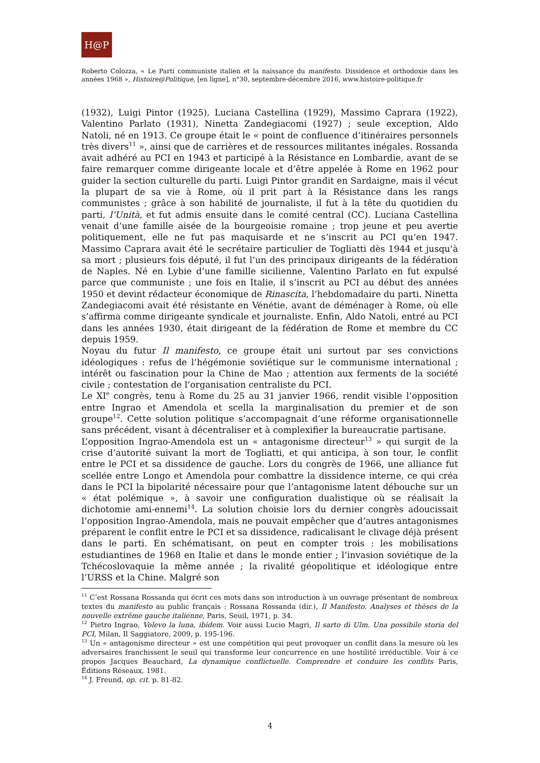H@P
Roberto Colozza, « Le Parti communiste italien et la naissance du manifesto. Dissidence et orthodoxie dans les années 1968 », Histoire@Politique, [en ligne], n°30, septembre-décembre 2016, www.histoire-politique.fr
(1932), Luigi Pintor (1925), Luciana Castellina (1929), Massimo Caprara (1922), Valentino Parlato (1931), Ninetta Zandegiacomi (1927) ; seule exception, Aldo Natoli, né en 1913. Ce groupe était le « point de confluence d’itinéraires personnels très divers<sup>11</sup> », ainsi que de carrières et de ressources militantes inégales. Rossanda avait adhéré au PCI en 1943 et participé à la Résistance en Lombardie, avant de se faire remarquer comme dirigeante locale et d’être appelée à Rome en 1962 pour guider la section culturelle du parti. Luigi Pintor grandit en Sardaigne, mais il vécut la plupart de sa vie à Rome, où il prit part à la Résistance dans les rangs communistes ; grâce à son habilité de journaliste, il fut à la tête du quotidien du parti, l’Unità, et fut admis ensuite dans le comité central (CC). Luciana Castellina venait d’une famille aisée de la bourgeoisie romaine ; trop jeune et peu avertie politiquement, elle ne fut pas maquisarde et ne s’inscrit au PCI qu’en 1947. Massimo Caprara avait été le secrétaire particulier de Togliatti dès 1944 et jusqu’à sa mort ; plusieurs fois député, il fut l’un des principaux dirigeants de la fédération de Naples. Né en Lybie d’une famille sicilienne, Valentino Parlato en fut expulsé parce que communiste ; une fois en Italie, il s’inscrit au PCI au début des années 1950 et devint rédacteur économique de Rinascita, l’hebdomadaire du parti. Ninetta Zandegiacomi avait été résistante en Vénétie, avant de déménager à Rome, où elle s’affirma comme dirigeante syndicale et journaliste. Enfin, Aldo Natoli, entré au PCI dans les années 1930, était dirigeant de la fédération de Rome et membre du CC depuis 1959.
Noyau du futur Il manifesto, ce groupe était uni surtout par ses convictions idéologiques : refus de l’hégémonie soviétique sur le communisme international ; intérêt ou fascination pour la Chine de Mao ; attention aux ferments de la société civile ; contestation de l’organisation centraliste du PCI.
Le XI<sup>e</sup> congrès, tenu à Rome du 25 au 31 janvier 1966, rendit visible l’opposition entre Ingrao et Amendola et scella la marginalisation du premier et de son groupe<sup>12</sup>. Cette solution politique s’accompagnait d’une réforme organisationnelle sans précédent, visant à décentraliser et à complexifier la bureaucratie partisane.
L’opposition Ingrao-Amendola est un « antagonisme directeur<sup>13</sup> » qui surgit de la crise d’autorité suivant la mort de Togliatti, et qui anticipa, à son tour, le conflit entre le PCI et sa dissidence de gauche. Lors du congrès de 1966, une alliance fut scellée entre Longo et Amendola pour combattre la dissidence interne, ce qui créa dans le PCI la bipolarité nécessaire pour que l’antagonisme latent débouche sur un « état polémique », à savoir une configuration dualistique où se réalisait la dichotomie ami-ennemi<sup>14</sup>. La solution choisie lors du dernier congrès adoucissait l’opposition Ingrao-Amendola, mais ne pouvait empêcher que d’autres antagonismes préparent le conflit entre le PCI et sa dissidence, radicalisant le clivage déjà présent dans le parti. En schématisant, on peut en compter trois : les mobilisations estudiantines de 1968 en Italie et dans le monde entier ; l’invasion soviétique de la Tchécoslovaquie la même année ; la rivalité géopolitique et idéologique entre l’URSS et la Chine. Malgré son
<sup>11</sup> C’est Rossana Rossanda qui écrit ces mots dans son introduction à un ouvrage présentant de nombreux textes du manifesto au public français : Rossana Rossanda (dir.), Il Manifesto. Analyses et thèses de la nouvelle extrême gauche italienne, Paris, Seuil, 1971, p. 34.
<sup>12</sup> Pietro Ingrao, Volevo la luna, ibidem. Voir aussi Lucio Magri, Il sarto di Ulm. Una possibile storia del PCI, Milan, Il Saggiatore, 2009, p. 195-196.
<sup>13</sup> Un « antagonisme directeur » est une compétition qui peut provoquer un conflit dans la mesure où les adversaires franchissent le seuil qui transforme leur concurrence en une hostilité irréductible. Voir à ce propos Jacques Beauchard, La dynamique conflictuelle. Comprendre et conduire les conflits Paris, Éditions Réseaux, 1981.
<sup>14</sup> J. Freund, op. cit. p. 81-82.
4